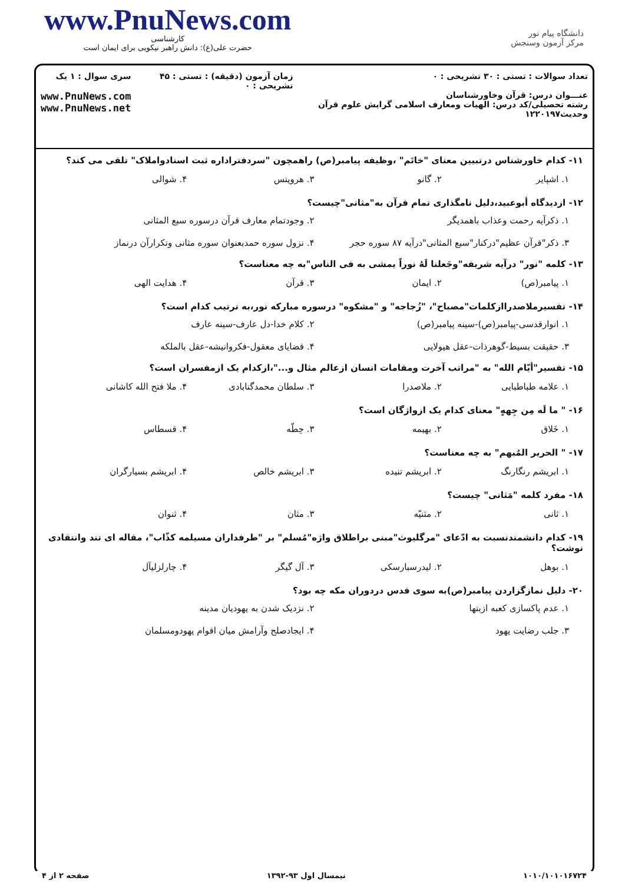www.PnuNews.com
کارشناسی
حضرت علی(ع): دانش راهبر نیکویی برای ایمان است
دانشگاه پیام نور
مرکز آزمون وسنجش
تعداد سوالات : تستی : ۳۰ تشریحی : ۰
عنـــوان درس: قرآن وخاورشناسان
رشته تحصیلی/کد درس: الهیات ومعارف اسلامی گرایش علوم قرآن وحدیث۱۲۲۰۱۹۷
زمان آزمون (دقیقه) : تستی : ۴۵ تشریحی : ۰
سری سوال : ۱ یک
www.PnuNews.com
www.PnuNews.net
۱۱- کدام خاورشناس درتبیین معنای "خاتَم" ،وظیفه پیامبر(ص) راهمچون "سردفتراداره ثبت اسنادواملاک" تلقی می کند؟
۱. اشپایر ۲. گانو ۳. هرویتس ۴. شوالی
۱۲- ازدیدگاه أبوعبید،دلیل نامگذاری تمام قرآن به"مثانی"چیست؟
۱. ذکرآیه رحمت وعذاب باهمدیگر ۲. وجودتمام معارف قرآن درسوره سبع المثانی ۳. ذکر"قرآن عظیم"درکنار"سبع المثانی"درآیه ۸۷ سوره حجر ۴. نزول سوره حمدبعنوان سوره مثانی وتکرارآن درنماز
۱۳- کلمه "نور" درآیه شریفه"وجَعلنا لَهُ نوراً یمشی به فی الناس"به چه معناست؟
۱. پیامبر(ص) ۲. ایمان ۳. قرآن ۴. هدایت الهی
۱۴- تفسیرملاصدراازکلمات"مصباح"، "زُجاجه" و "مشکوه" درسوره مبارکه نور،به ترتیب کدام است؟
۱. انوارقدسی-پیامبر(ص)-سینه پیامبر(ص) ۲. کلام خدا-دل عارف-سینه عارف ۳. حقیقت بسیط-گوهرذات-عقل هیولایی ۴. قضایای معقول-فکروانیشه-عقل بالملکه
۱۵- تفسیر"أیّام الله" به "مراتب آخرت ومقامات انسان ازعالم مثال و..."،ازکدام یک ازمفسران است؟
۱. علامه طباطبایی ۲. ملاصدرا ۳. سلطان محمدگنابادی ۴. ملا فتح الله کاشانی
۱۶- " ما لَه مِن جِههٍ" معنای کدام یک ازواژگان است؟
۱. خَلاق ۲. بهیمه ۳. حِطّه ۴. قسطاس
۱۷- " الحریر المُبهم" به چه معناست؟
۱. ابریشم رنگارنگ ۲. ابریشم تنیده ۳. ابریشم خالص ۴. ابریشم بسیارگران
۱۸- مفرد کلمه "مَثانی" چیست؟
۱. ثانی ۲. مثنیّه ۳. مثان ۴. ثنوان
۱۹- کدام دانشمندنسبت به ادّعای "مرگلیوث"مبنی براطلاق واژه"مُسلم" بر "طرفداران مسیلمه کذّاب"، مقاله ای تند وانتقادی نوشت؟
۱. بوهل ۲. لیدرسبارسکی ۳. آل گیگر ۴. چارلزلیآل
۲۰- دلیل نمازگزاردن پیامبر(ص)به سوی قدس دردوران مکه چه بود؟
۱. عدم پاکسازی کعبه ازبتها ۲. نزدیک شدن به یهودیان مدینه ۳. جلب رضایت یهود ۴. ایجادصلح وآرامش میان اقوام یهودومسلمان
۱۰۱۰/۱۰۱۰۱۶۷۲۴ نیمسال اول ۹۳-۱۳۹۲ صفحه ۲ از ۴